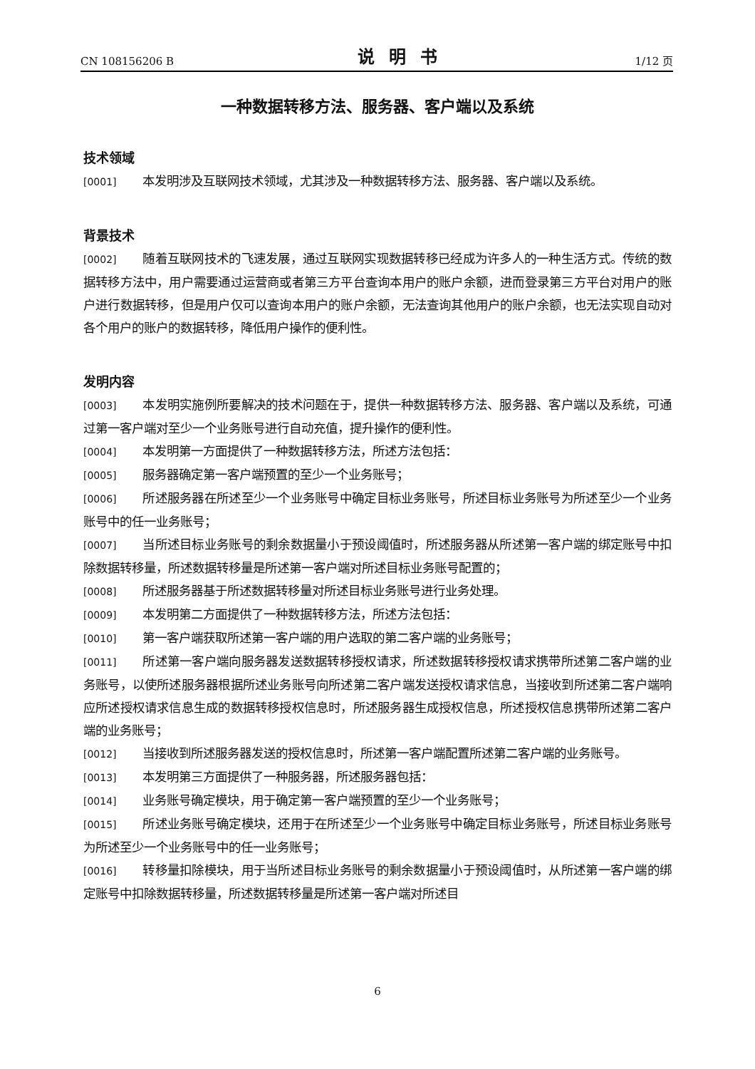CN 108156206 B 说明书 1/12 页
一种数据转移方法、服务器、客户端以及系统
技术领域
[0001] 本发明涉及互联网技术领域，尤其涉及一种数据转移方法、服务器、客户端以及系统。
背景技术
[0002] 随着互联网技术的飞速发展，通过互联网实现数据转移已经成为许多人的一种生活方式。传统的数据转移方法中，用户需要通过运营商或者第三方平台查询本用户的账户余额，进而登录第三方平台对用户的账户进行数据转移，但是用户仅可以查询本用户的账户余额，无法查询其他用户的账户余额，也无法实现自动对各个用户的账户的数据转移，降低用户操作的便利性。
发明内容
[0003] 本发明实施例所要解决的技术问题在于，提供一种数据转移方法、服务器、客户端以及系统，可通过第一客户端对至少一个业务账号进行自动充值，提升操作的便利性。
[0004] 本发明第一方面提供了一种数据转移方法，所述方法包括：
[0005] 服务器确定第一客户端预置的至少一个业务账号；
[0006] 所述服务器在所述至少一个业务账号中确定目标业务账号，所述目标业务账号为所述至少一个业务账号中的任一业务账号；
[0007] 当所述目标业务账号的剩余数据量小于预设阈值时，所述服务器从所述第一客户端的绑定账号中扣除数据转移量，所述数据转移量是所述第一客户端对所述目标业务账号配置的；
[0008] 所述服务器基于所述数据转移量对所述目标业务账号进行业务处理。
[0009] 本发明第二方面提供了一种数据转移方法，所述方法包括：
[0010] 第一客户端获取所述第一客户端的用户选取的第二客户端的业务账号；
[0011] 所述第一客户端向服务器发送数据转移授权请求，所述数据转移授权请求携带所述第二客户端的业务账号，以使所述服务器根据所述业务账号向所述第二客户端发送授权请求信息，当接收到所述第二客户端响应所述授权请求信息生成的数据转移授权信息时，所述服务器生成授权信息，所述授权信息携带所述第二客户端的业务账号；
[0012] 当接收到所述服务器发送的授权信息时，所述第一客户端配置所述第二客户端的业务账号。
[0013] 本发明第三方面提供了一种服务器，所述服务器包括：
[0014] 业务账号确定模块，用于确定第一客户端预置的至少一个业务账号；
[0015] 所述业务账号确定模块，还用于在所述至少一个业务账号中确定目标业务账号，所述目标业务账号为所述至少一个业务账号中的任一业务账号；
[0016] 转移量扣除模块，用于当所述目标业务账号的剩余数据量小于预设阈值时，从所述第一客户端的绑定账号中扣除数据转移量，所述数据转移量是所述第一客户端对所述目
6